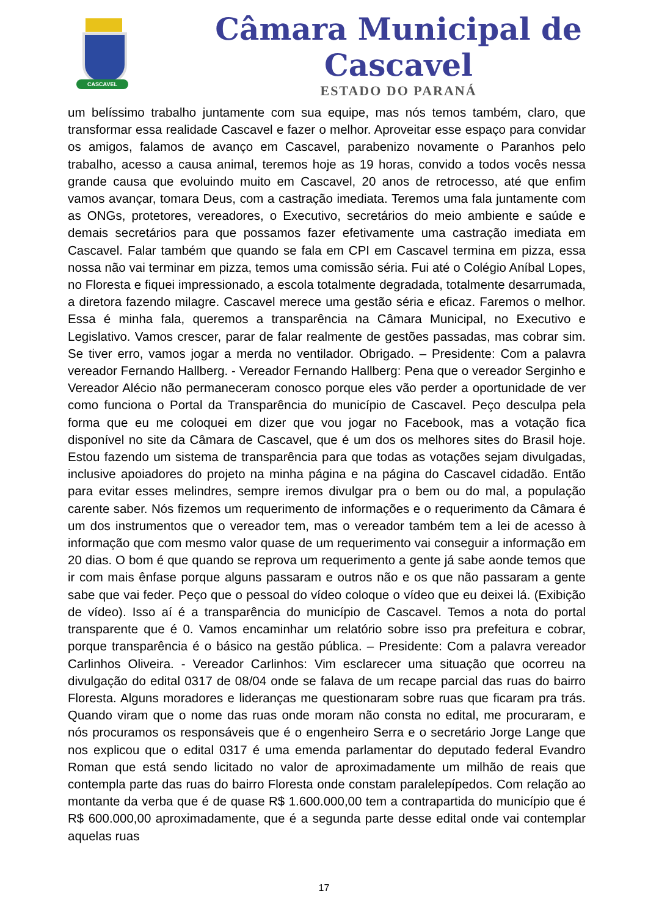CASCAVEL
Câmara Municipal de Cascavel
ESTADO DO PARANÁ
um belíssimo trabalho juntamente com sua equipe, mas nós temos também, claro, que transformar essa realidade Cascavel e fazer o melhor. Aproveitar esse espaço para convidar os amigos, falamos de avanço em Cascavel, parabenizo novamente o Paranhos pelo trabalho, acesso a causa animal, teremos hoje as 19 horas, convido a todos vocês nessa grande causa que evoluindo muito em Cascavel, 20 anos de retrocesso, até que enfim vamos avançar, tomara Deus, com a castração imediata. Teremos uma fala juntamente com as ONGs, protetores, vereadores, o Executivo, secretários do meio ambiente e saúde e demais secretários para que possamos fazer efetivamente uma castração imediata em Cascavel. Falar também que quando se fala em CPI em Cascavel termina em pizza, essa nossa não vai terminar em pizza, temos uma comissão séria. Fui até o Colégio Aníbal Lopes, no Floresta e fiquei impressionado, a escola totalmente degradada, totalmente desarrumada, a diretora fazendo milagre. Cascavel merece uma gestão séria e eficaz. Faremos o melhor. Essa é minha fala, queremos a transparência na Câmara Municipal, no Executivo e Legislativo. Vamos crescer, parar de falar realmente de gestões passadas, mas cobrar sim. Se tiver erro, vamos jogar a merda no ventilador. Obrigado. – Presidente: Com a palavra vereador Fernando Hallberg. - Vereador Fernando Hallberg: Pena que o vereador Serginho e Vereador Alécio não permaneceram conosco porque eles vão perder a oportunidade de ver como funciona o Portal da Transparência do município de Cascavel. Peço desculpa pela forma que eu me coloquei em dizer que vou jogar no Facebook, mas a votação fica disponível no site da Câmara de Cascavel, que é um dos os melhores sites do Brasil hoje. Estou fazendo um sistema de transparência para que todas as votações sejam divulgadas, inclusive apoiadores do projeto na minha página e na página do Cascavel cidadão. Então para evitar esses melindres, sempre iremos divulgar pra o bem ou do mal, a população carente saber. Nós fizemos um requerimento de informações e o requerimento da Câmara é um dos instrumentos que o vereador tem, mas o vereador também tem a lei de acesso à informação que com mesmo valor quase de um requerimento vai conseguir a informação em 20 dias. O bom é que quando se reprova um requerimento a gente já sabe aonde temos que ir com mais ênfase porque alguns passaram e outros não e os que não passaram a gente sabe que vai feder. Peço que o pessoal do vídeo coloque o vídeo que eu deixei lá. (Exibição de vídeo). Isso aí é a transparência do município de Cascavel. Temos a nota do portal transparente que é 0. Vamos encaminhar um relatório sobre isso pra prefeitura e cobrar, porque transparência é o básico na gestão pública. – Presidente: Com a palavra vereador Carlinhos Oliveira. - Vereador Carlinhos: Vim esclarecer uma situação que ocorreu na divulgação do edital 0317 de 08/04 onde se falava de um recape parcial das ruas do bairro Floresta. Alguns moradores e lideranças me questionaram sobre ruas que ficaram pra trás. Quando viram que o nome das ruas onde moram não consta no edital, me procuraram, e nós procuramos os responsáveis que é o engenheiro Serra e o secretário Jorge Lange que nos explicou que o edital 0317 é uma emenda parlamentar do deputado federal Evandro Roman que está sendo licitado no valor de aproximadamente um milhão de reais que contempla parte das ruas do bairro Floresta onde constam paralelepípedos. Com relação ao montante da verba que é de quase R$ 1.600.000,00 tem a contrapartida do município que é R$ 600.000,00 aproximadamente, que é a segunda parte desse edital onde vai contemplar aquelas ruas
17